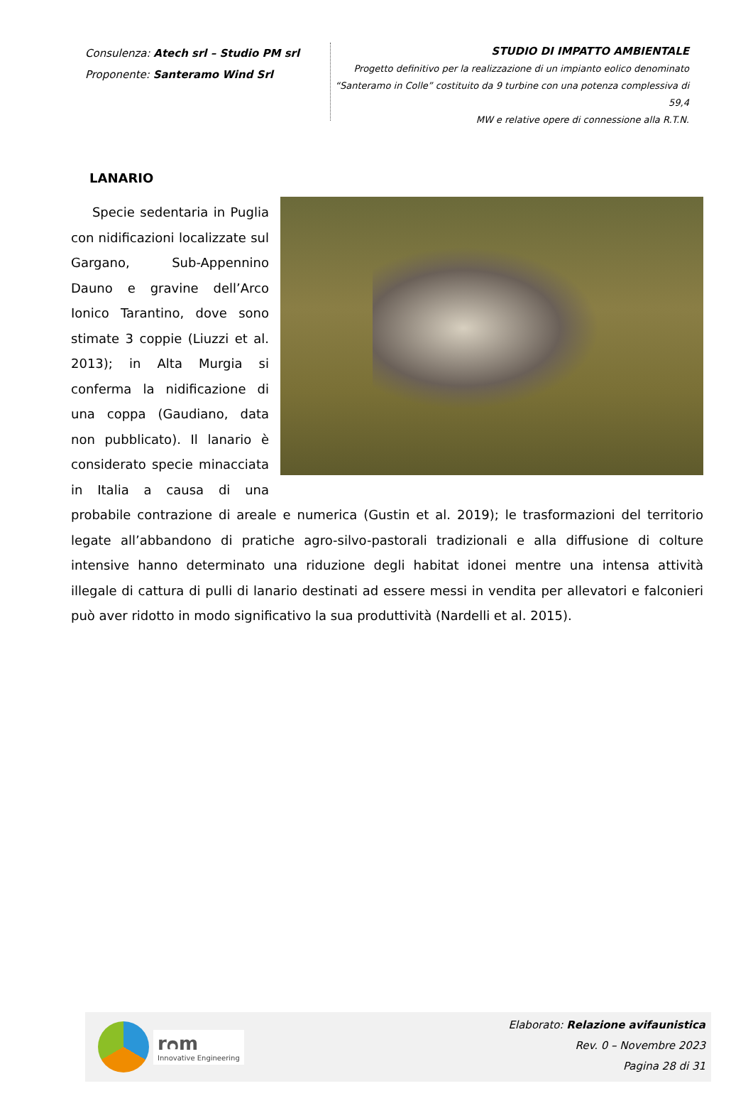Consulenza: Atech srl – Studio PM srl
Proponente: Santeramo Wind Srl
STUDIO DI IMPATTO AMBIENTALE
Progetto definitivo per la realizzazione di un impianto eolico denominato
“Santeramo in Colle” costituito da 9 turbine con una potenza complessiva di 59,4
MW e relative opere di connessione alla R.T.N.
LANARIO
Specie sedentaria in Puglia con nidificazioni localizzate sul Gargano, Sub-Appennino Dauno e gravine dell’Arco Ionico Tarantino, dove sono stimate 3 coppie (Liuzzi et al. 2013); in Alta Murgia si conferma la nidificazione di una coppa (Gaudiano, data non pubblicato). Il lanario è considerato specie minacciata in Italia a causa di una probabile contrazione di areale e numerica (Gustin et al. 2019); le trasformazioni del territorio legate all’abbandono di pratiche agro-silvo-pastorali tradizionali e alla diffusione di colture intensive hanno determinato una riduzione degli habitat idonei mentre una intensa attività illegale di cattura di pulli di lanario destinati ad essere messi in vendita per allevatori e falconieri può aver ridotto in modo significativo la sua produttività (Nardelli et al. 2015).
rᴒm
Innovative Engineering
Elaborato: Relazione avifaunistica
Rev. 0 – Novembre 2023
Pagina 28 di 31